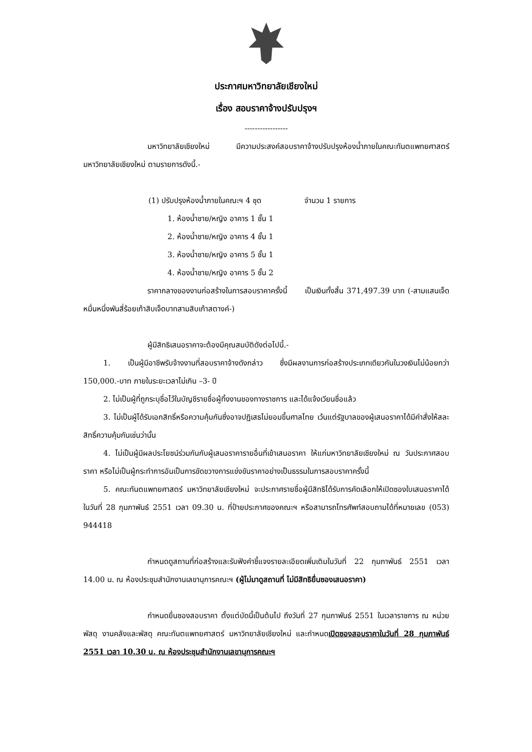ประกาศมหาวิทยาลัยเชียงใหม่
เรื่อง สอบราคาจ้างปรับปรุงฯ
-----------------
มหาวิทยาลัยเชียงใหม่ มีความประสงค์สอบราคาจ้างปรับปรุงห้องน้ำภายในคณะทันตแพทยศาสตร์ มหาวิทยาลัยเชียงใหม่ ตามรายการดังนี้.-
(1) ปรับปรุงห้องน้ำภายในคณะฯ 4 ชุด จำนวน 1 รายการ
1. ห้องน้ำชาย/หญิง อาคาร 1 ชั้น 1
2. ห้องน้ำชาย/หญิง อาคาร 4 ชั้น 1
3. ห้องน้ำชาย/หญิง อาคาร 5 ชั้น 1
4. ห้องน้ำชาย/หญิง อาคาร 5 ชั้น 2
ราคากลางของงานก่อสร้างในการสอบราคาครั้งนี้ เป็นเงินทั้งสิ้น 371,497.39 บาท (-สามแสนเจ็ดหมื่นหนึ่งพันสี่ร้อยเก้าสิบเจ็ดบาทสามสิบเก้าสตางค์-)
ผู้มีสิทธิเสนอราคาจะต้องมีคุณสมบัติดังต่อไปนี้.-
1. เป็นผู้มีอาชีพรับจ้างงานที่สอบราคาจ้างดังกล่าว ซึ่งมีผลงานการก่อสร้างประเภทเดียวกันในวงเงินไม่น้อยกว่า 150,000.-บาท ภายในระยะเวลาไม่เกิน –3- ปี
2. ไม่เป็นผู้ที่ถูกระบุชื่อไว้ในบัญชีรายชื่อผู้ทิ้งงานของทางราชการ และได้แจ้งเวียนชื่อแล้ว
3. ไม่เป็นผู้ได้รับเอกสิทธิ์หรือความคุ้มกันซึ่งอาจปฏิเสธไม่ยอมขึ้นศาลไทย เว้นแต่รัฐบาลของผู้เสนอราคาได้มีคำสั่งให้สละสิทธิ์ความคุ้มกันเช่นว่านั้น
4. ไม่เป็นผู้มีผลประโยชน์ร่วมกันกับผู้เสนอราคารายอื่นที่เข้าเสนอราคา ให้แก่มหาวิทยาลัยเชียงใหม่ ณ วันประกาศสอบราคา หรือไม่เป็นผู้กระทำการอันเป็นการขัดขวางการแข่งขันราคาอย่างเป็นธรรมในการสอบราคาครั้งนี้
5. คณะทันตแพทยศาสตร์ มหาวิทยาลัยเชียงใหม่ จะประกาศรายชื่อผู้มีสิทธิได้รับการคัดเลือกให้เปิดซองใบเสนอราคาได้ ในวันที่ 28 กุมภาพันธ์ 2551 เวลา 09.30 น. ที่ป้ายประกาศของคณะฯ หรือสามารถโทรศัพท์สอบถามได้ที่หมายเลข (053) 944418
กำหนดดูสถานที่ก่อสร้างและรับฟังคำชี้แจงรายละเอียดเพิ่มเติมในวันที่ 22 กุมภาพันธ์ 2551 เวลา 14.00 น. ณ ห้องประชุมสำนักงานเลขานุการคณะฯ (ผู้ไม่มาดูสถานที่ ไม่มีสิทธิยื่นซองเสนอราคา)
กำหนดยื่นซองสอบราคา ตั้งแต่บัดนี้เป็นต้นไป ถึงวันที่ 27 กุมภาพันธ์ 2551 ในเวลาราชการ ณ หน่วยพัสดุ งานคลังและพัสดุ คณะทันตแพทยศาสตร์ มหาวิทยาลัยเชียงใหม่ และกำหนดเปิดซองสอบราคาในวันที่ 28 กุมภาพันธ์ 2551 เวลา 10.30 น. ณ ห้องประชุมสำนักงานเลขานุการคณะฯ